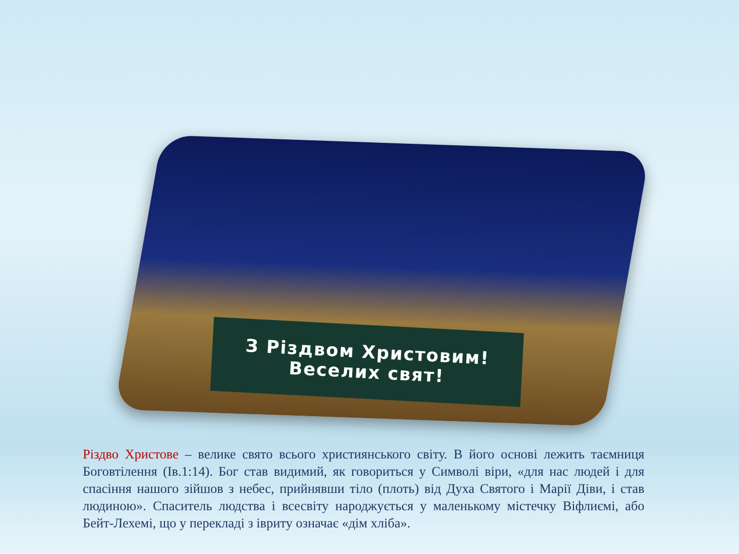З Різдвом Христовим!
Веселих свят!
Різдво Христове – велике свято всього християнського світу. В його основі лежить таємниця Боговтілення (Ів.1:14). Бог став видимий, як говориться у Символі віри, «для нас людей і для спасіння нашого зійшов з небес, прийнявши тіло (плоть) від Духа Святого і Марії Діви, і став людиною». Спаситель людства і всесвіту народжується у маленькому містечку Віфлиємі, або Бейт-Лехемі, що у перекладі з івриту означає «дім хліба».